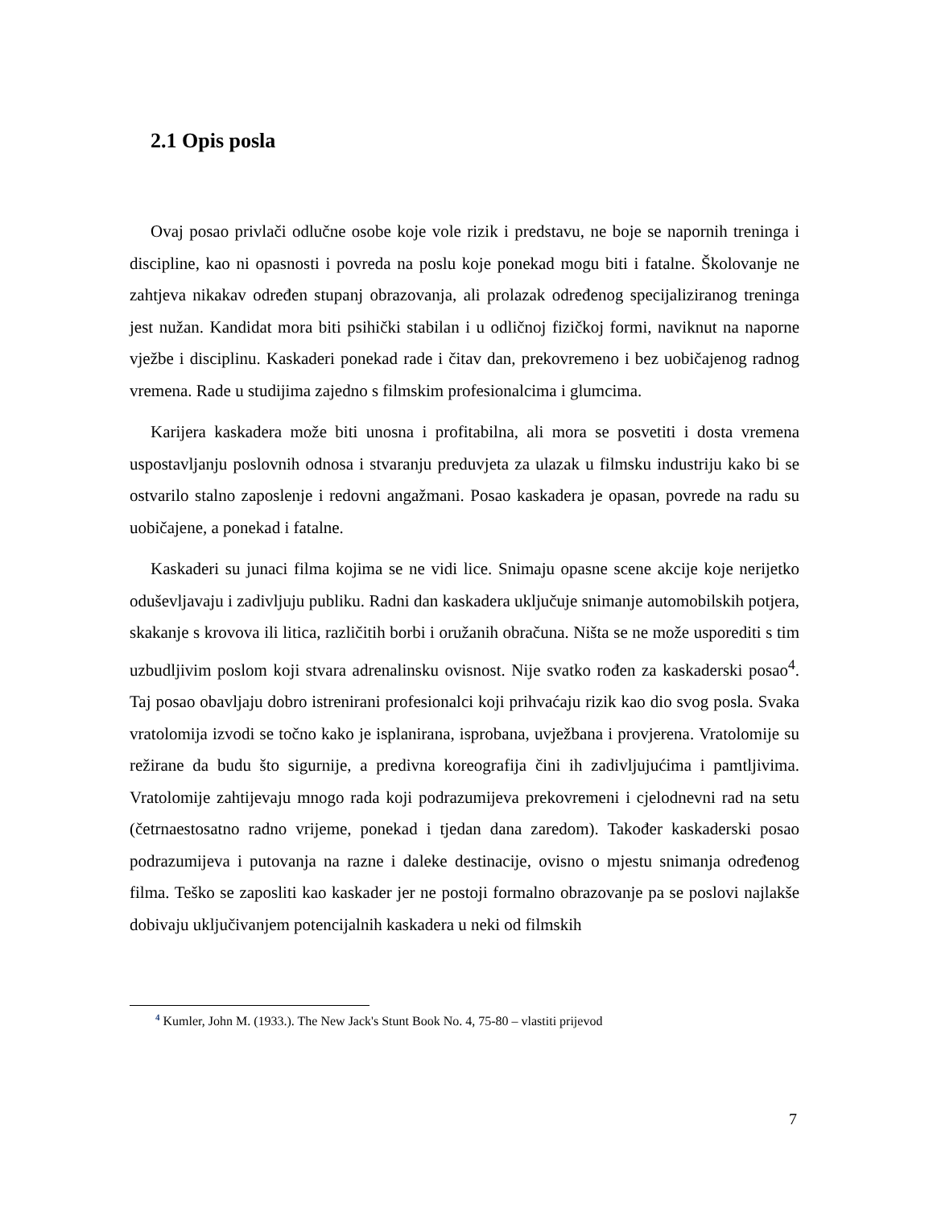2.1 Opis posla
Ovaj posao privlači odlučne osobe koje vole rizik i predstavu, ne boje se napornih treninga i discipline, kao ni opasnosti i povreda na poslu koje ponekad mogu biti i fatalne. Školovanje ne zahtjeva nikakav određen stupanj obrazovanja, ali prolazak određenog specijaliziranog treninga jest nužan. Kandidat mora biti psihički stabilan i u odličnoj fizičkoj formi, naviknut na naporne vježbe i disciplinu. Kaskaderi ponekad rade i čitav dan, prekovremeno i bez uobičajenog radnog vremena. Rade u studijima zajedno s filmskim profesionalcima i glumcima.
Karijera kaskadera može biti unosna i profitabilna, ali mora se posvetiti i dosta vremena uspostavljanju poslovnih odnosa i stvaranju preduvjeta za ulazak u filmsku industriju kako bi se ostvarilo stalno zaposlenje i redovni angažmani. Posao kaskadera je opasan, povrede na radu su uobičajene, a ponekad i fatalne.
Kaskaderi su junaci filma kojima se ne vidi lice. Snimaju opasne scene akcije koje nerijetko oduševljavaju i zadivljuju publiku. Radni dan kaskadera uključuje snimanje automobilskih potjera, skakanje s krovova ili litica, različitih borbi i oružanih obračuna. Ništa se ne može usporediti s tim uzbudljivim poslom koji stvara adrenalinsku ovisnost. Nije svatko rođen za kaskaderski posao<sup>4</sup>. Taj posao obavljaju dobro istrenirani profesionalci koji prihvaćaju rizik kao dio svog posla. Svaka vratolomija izvodi se točno kako je isplanirana, isprobana, uvježbana i provjerena. Vratolomije su režirane da budu što sigurnije, a predivna koreografija čini ih zadivljujućima i pamtljivima. Vratolomije zahtijevaju mnogo rada koji podrazumijeva prekovremeni i cjelodnevni rad na setu (četrnaestosatno radno vrijeme, ponekad i tjedan dana zaredom). Također kaskaderski posao podrazumijeva i putovanja na razne i daleke destinacije, ovisno o mjestu snimanja određenog filma. Teško se zaposliti kao kaskader jer ne postoji formalno obrazovanje pa se poslovi najlakše dobivaju uključivanjem potencijalnih kaskadera u neki od filmskih
<sup>4</sup> Kumler, John M. (1933.). The New Jack's Stunt Book No. 4, 75-80 – vlastiti prijevod
7